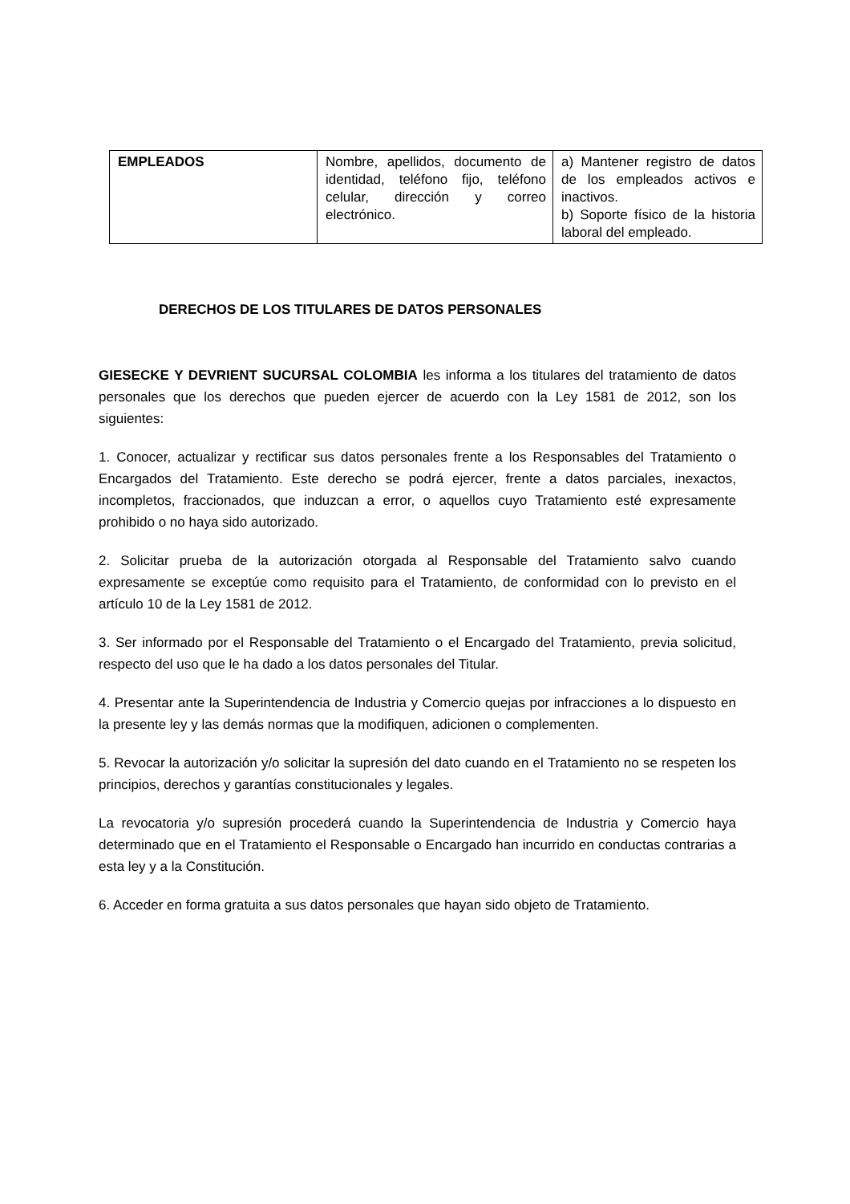| EMPLEADOS | Nombre, apellidos, documento de identidad, teléfono fijo, teléfono celular, dirección y correo electrónico. | a) Mantener registro de datos de los empleados activos e inactivos. b) Soporte físico de la historia laboral del empleado. |
DERECHOS DE LOS TITULARES DE DATOS PERSONALES
GIESECKE Y DEVRIENT SUCURSAL COLOMBIA les informa a los titulares del tratamiento de datos personales que los derechos que pueden ejercer de acuerdo con la Ley 1581 de 2012, son los siguientes:
1. Conocer, actualizar y rectificar sus datos personales frente a los Responsables del Tratamiento o Encargados del Tratamiento. Este derecho se podrá ejercer, frente a datos parciales, inexactos, incompletos, fraccionados, que induzcan a error, o aquellos cuyo Tratamiento esté expresamente prohibido o no haya sido autorizado.
2. Solicitar prueba de la autorización otorgada al Responsable del Tratamiento salvo cuando expresamente se exceptúe como requisito para el Tratamiento, de conformidad con lo previsto en el artículo 10 de la Ley 1581 de 2012.
3. Ser informado por el Responsable del Tratamiento o el Encargado del Tratamiento, previa solicitud, respecto del uso que le ha dado a los datos personales del Titular.
4. Presentar ante la Superintendencia de Industria y Comercio quejas por infracciones a lo dispuesto en la presente ley y las demás normas que la modifiquen, adicionen o complementen.
5. Revocar la autorización y/o solicitar la supresión del dato cuando en el Tratamiento no se respeten los principios, derechos y garantías constitucionales y legales.
La revocatoria y/o supresión procederá cuando la Superintendencia de Industria y Comercio haya determinado que en el Tratamiento el Responsable o Encargado han incurrido en conductas contrarias a esta ley y a la Constitución.
6. Acceder en forma gratuita a sus datos personales que hayan sido objeto de Tratamiento.